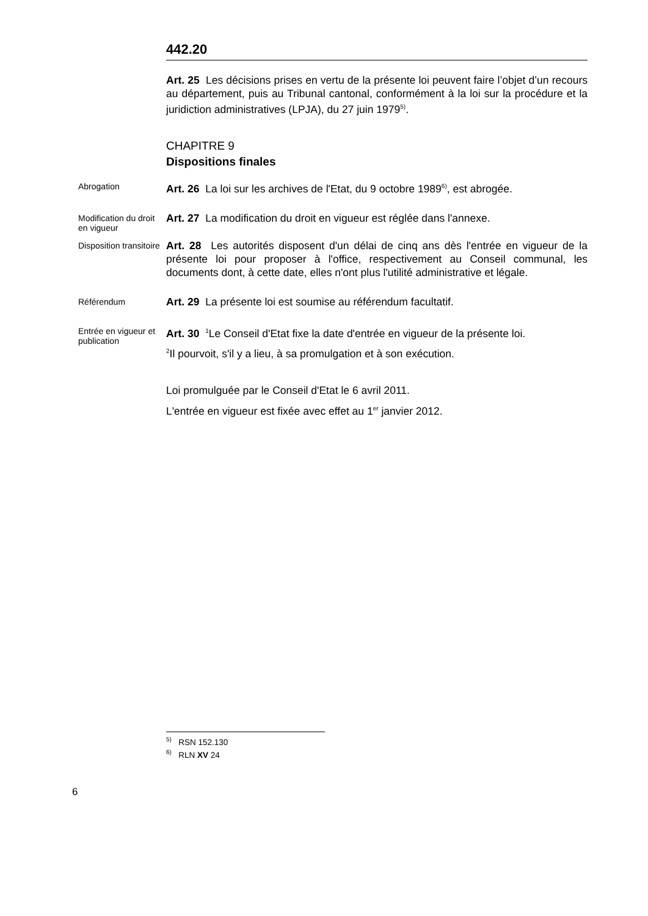442.20
Art. 25 Les décisions prises en vertu de la présente loi peuvent faire l’objet d’un recours au département, puis au Tribunal cantonal, conformément à la loi sur la procédure et la juridiction administratives (LPJA), du 27 juin 1979<sup>5)</sup>.
CHAPITRE 9
Dispositions finales
Abrogation
Art. 26 La loi sur les archives de l'Etat, du 9 octobre 1989<sup>6)</sup>, est abrogée.
Modification du droit en vigueur
Art. 27 La modification du droit en vigueur est réglée dans l'annexe.
Disposition transitoire
Art. 28 Les autorités disposent d'un délai de cinq ans dès l'entrée en vigueur de la présente loi pour proposer à l'office, respectivement au Conseil communal, les documents dont, à cette date, elles n'ont plus l'utilité administrative et légale.
Référendum
Art. 29 La présente loi est soumise au référendum facultatif.
Entrée en vigueur et publication
Art. 30 <sup>1</sup>Le Conseil d'Etat fixe la date d'entrée en vigueur de la présente loi.
<sup>2</sup> Il pourvoit, s'il y a lieu, à sa promulgation et à son exécution.
Loi promulguée par le Conseil d'Etat le 6 avril 2011.
L'entrée en vigueur est fixée avec effet au 1<sup>er</sup> janvier 2012.
<sup>5)</sup> RSN 152.130
<sup>6)</sup> RLN XV 24
6